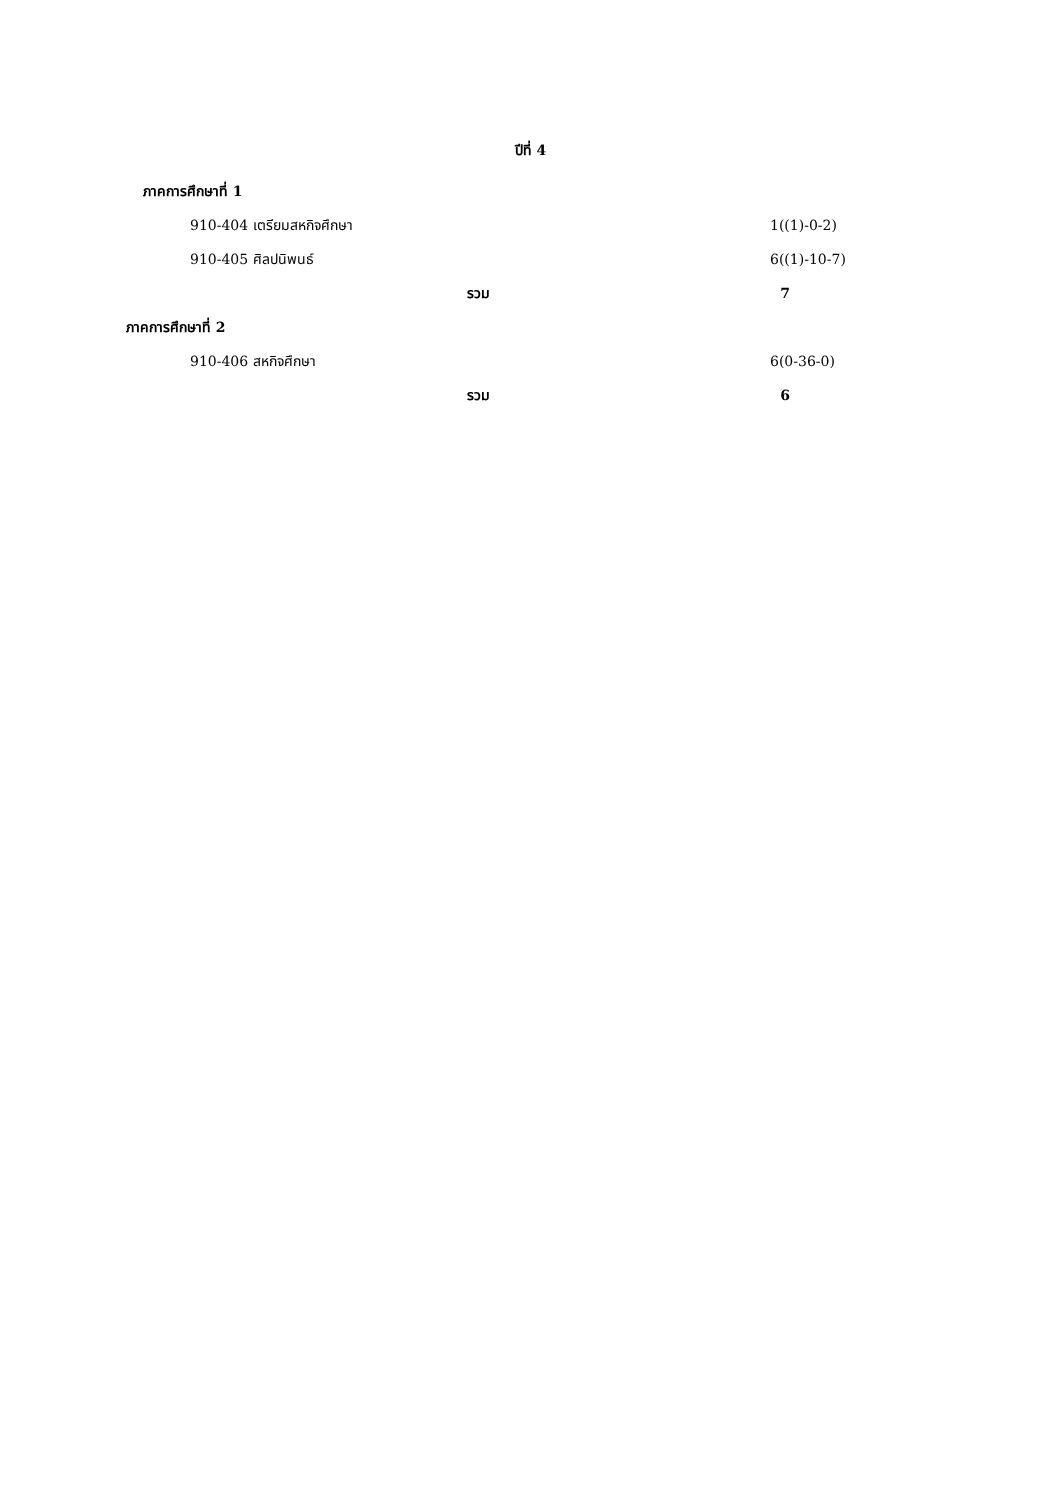ปีที่ 4
ภาคการศึกษาที่ 1
910-404 เตรียมสหกิจศึกษา 1((1)-0-2)
910-405 ศิลปนิพนธ์ 6((1)-10-7)
รวม 7
ภาคการศึกษาที่ 2
910-406 สหกิจศึกษา 6(0-36-0)
รวม 6